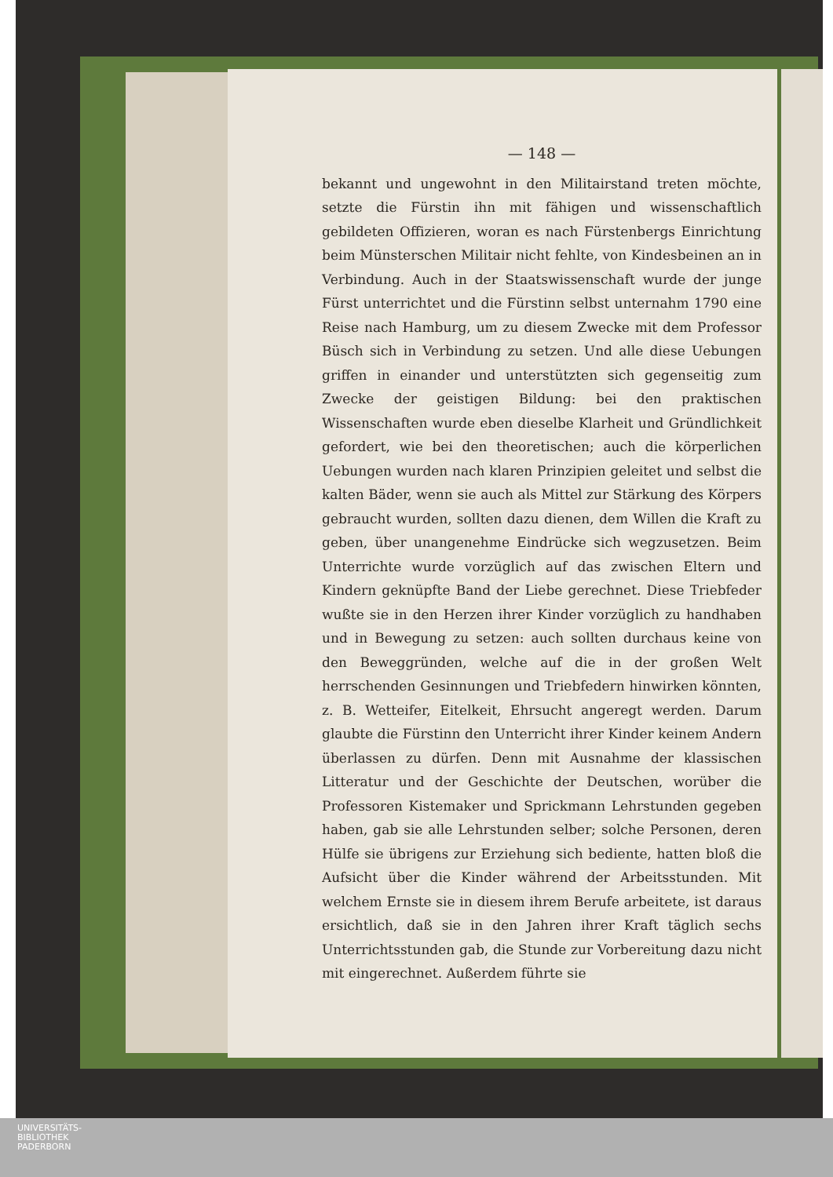— 148 —
bekannt und ungewohnt in den Militairstand treten möchte, setzte die Fürstin ihn mit fähigen und wissenschaftlich gebildeten Offizieren, woran es nach Fürstenbergs Einrichtung beim Münsterschen Militair nicht fehlte, von Kindesbeinen an in Verbindung. Auch in der Staatswissenschaft wurde der junge Fürst unterrichtet und die Fürstinn selbst unternahm 1790 eine Reise nach Hamburg, um zu diesem Zwecke mit dem Professor Büsch sich in Verbindung zu setzen. Und alle diese Uebungen griffen in einander und unterstützten sich gegenseitig zum Zwecke der geistigen Bildung: bei den praktischen Wissenschaften wurde eben dieselbe Klarheit und Gründlichkeit gefordert, wie bei den theoretischen; auch die körperlichen Uebungen wurden nach klaren Prinzipien geleitet und selbst die kalten Bäder, wenn sie auch als Mittel zur Stärkung des Körpers gebraucht wurden, sollten dazu dienen, dem Willen die Kraft zu geben, über unangenehme Eindrücke sich wegzusetzen. Beim Unterrichte wurde vorzüglich auf das zwischen Eltern und Kindern geknüpfte Band der Liebe gerechnet. Diese Triebfeder wußte sie in den Herzen ihrer Kinder vorzüglich zu handhaben und in Bewegung zu setzen: auch sollten durchaus keine von den Beweggründen, welche auf die in der großen Welt herrschenden Gesinnungen und Triebfedern hinwirken könnten, z. B. Wetteifer, Eitelkeit, Ehrsucht angeregt werden. Darum glaubte die Fürstinn den Unterricht ihrer Kinder keinem Andern überlassen zu dürfen. Denn mit Ausnahme der klassischen Litteratur und der Geschichte der Deutschen, worüber die Professoren Kistemaker und Sprickmann Lehrstunden gegeben haben, gab sie alle Lehrstunden selber; solche Personen, deren Hülfe sie übrigens zur Erziehung sich bediente, hatten bloß die Aufsicht über die Kinder während der Arbeitsstunden. Mit welchem Ernste sie in diesem ihrem Berufe arbeitete, ist daraus ersichtlich, daß sie in den Jahren ihrer Kraft täglich sechs Unterrichtsstunden gab, die Stunde zur Vorbereitung dazu nicht mit eingerechnet. Außerdem führte sie
UNIVERSITÄTS-
BIBLIOTHEK
PADERBORN